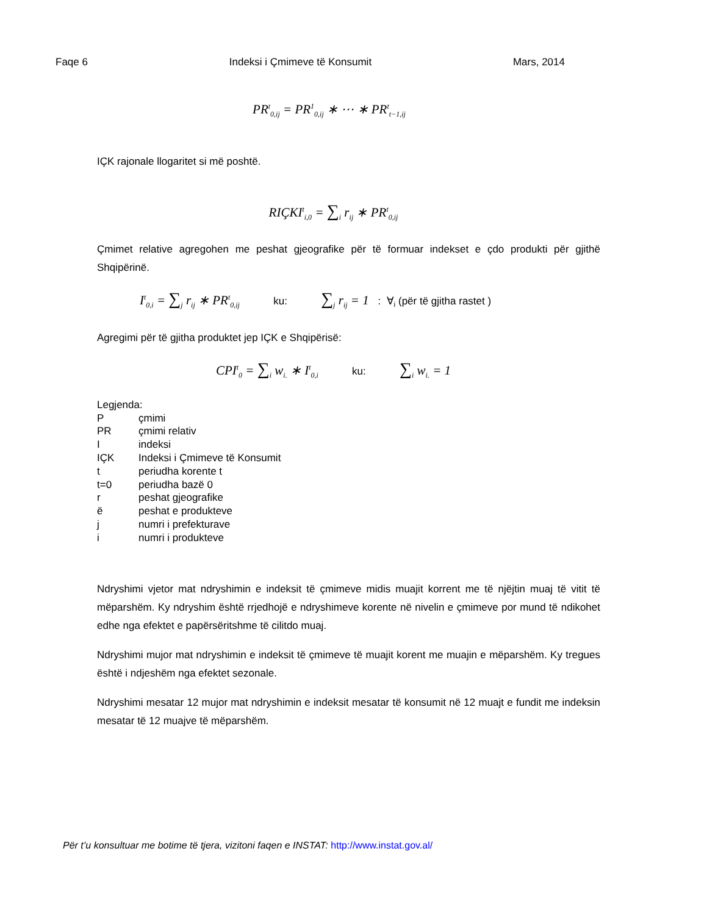Faqe 6 Indeksi i Çmimeve të Konsumit Mars, 2014
PR<sup>t</sup><sub>0,ij</sub> = PR<sup>1</sup><sub>0,ij</sub> ∗ ⋯ ∗ PR<sup>t</sup><sub>t−1,ij</sub>
IÇK rajonale llogaritet si më poshtë.
RIÇKI<sup>t</sup><sub>i,0</sub> = ∑<sub>i</sub> r<sub>ij</sub> ∗ PR<sup>t</sup><sub>0,ij</sub>
Çmimet relative agregohen me peshat gjeografike për të formuar indekset e çdo produkti për gjithë Shqipërinë.
I<sup>t</sup><sub>0,i</sub> = ∑<sub>j</sub> r<sub>ij</sub> ∗ PR<sup>t</sup><sub>0,ij</sub> ku: ∑<sub>j</sub> r<sub>ij</sub> = 1 : ∀<sub>i</sub> (për të gjitha rastet )
Agregimi për të gjitha produktet jep IÇK e Shqipërisë:
CPI<sup>t</sup><sub>0</sub> = ∑<sub>i</sub> w<sub>i.</sub> ∗ I<sup>t</sup><sub>0,i</sub> ku: ∑<sub>i</sub> w<sub>i.</sub> = 1
Legjenda:
Pçmimi
PR çmimi relativ
Iindeksi
IÇK Indeksi i Çmimeve të Konsumit
t periudha korente t
t=0 periudha bazë 0
r peshat gjeografike
ë peshat e produkteve
j numri i prefekturave
i numri i produkteve
Ndryshimi vjetor mat ndryshimin e indeksit të çmimeve midis muajit korrent me të njëjtin muaj të vitit të mëparshëm. Ky ndryshim është rrjedhojë e ndryshimeve korente në nivelin e çmimeve por mund të ndikohet edhe nga efektet e papërsëritshme të cilitdo muaj.
Ndryshimi mujor mat ndryshimin e indeksit të çmimeve të muajit korent me muajin e mëparshëm. Ky tregues është i ndjeshëm nga efektet sezonale.
Ndryshimi mesatar 12 mujor mat ndryshimin e indeksit mesatar të konsumit në 12 muajt e fundit me indeksin mesatar të 12 muajve të mëparshëm.
Për t’u konsultuar me botime të tjera, vizitoni faqen e INSTAT: http://www.instat.gov.al/